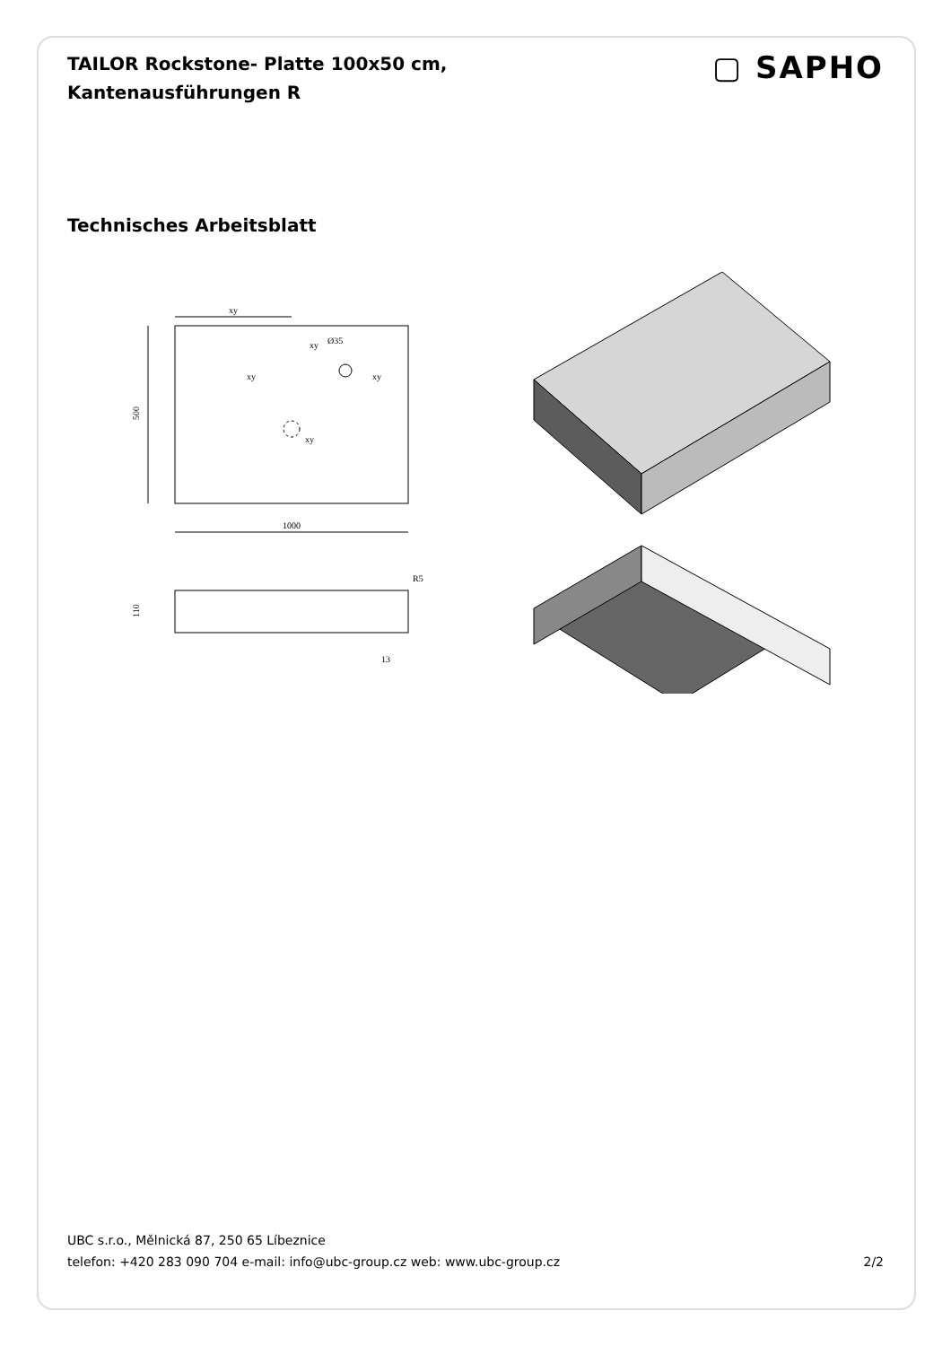TAILOR Rockstone- Platte 100x50 cm,
Kantenausführungen R
▢ SAPHO
Technisches Arbeitsblatt
xy
500
1000
xy
Ø35
xy
xy
xy
110
R5
13
UBC s.r.o., Mělnická 87, 250 65 Líbeznice
telefon: +420 283 090 704 e-mail: info@ubc-group.cz web: www.ubc-group.cz 2/2